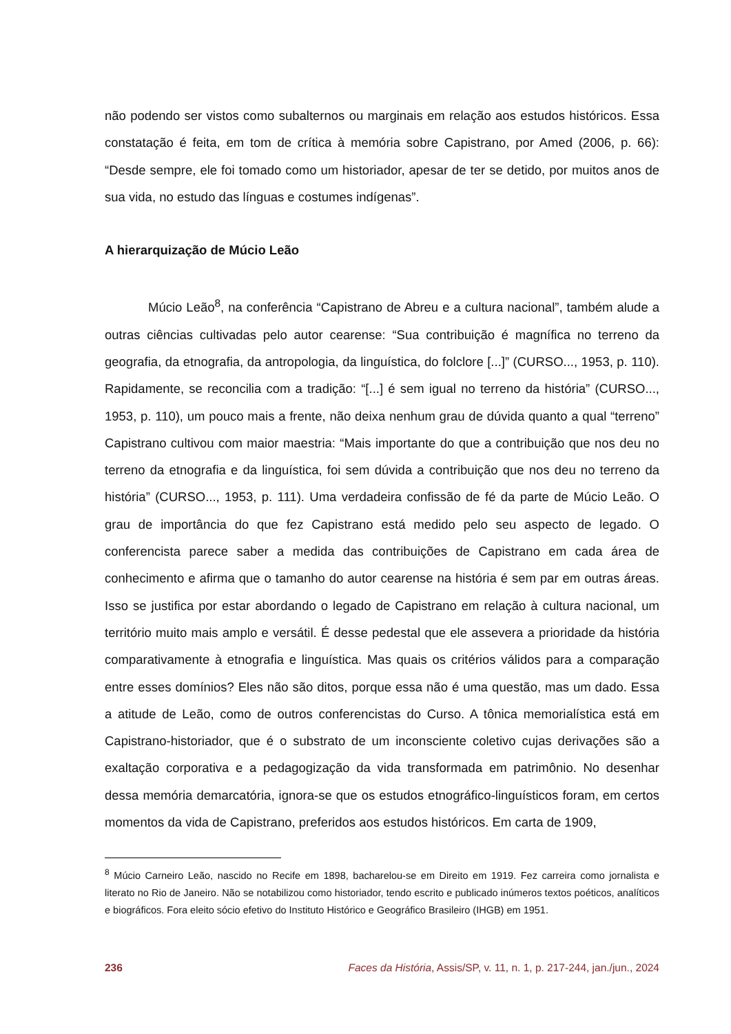não podendo ser vistos como subalternos ou marginais em relação aos estudos históricos. Essa constatação é feita, em tom de crítica à memória sobre Capistrano, por Amed (2006, p. 66): “Desde sempre, ele foi tomado como um historiador, apesar de ter se detido, por muitos anos de sua vida, no estudo das línguas e costumes indígenas”.
A hierarquização de Múcio Leão
Múcio Leão<sup>8</sup>, na conferência “Capistrano de Abreu e a cultura nacional”, também alude a outras ciências cultivadas pelo autor cearense: “Sua contribuição é magnífica no terreno da geografia, da etnografia, da antropologia, da linguística, do folclore [...]” (CURSO..., 1953, p. 110). Rapidamente, se reconcilia com a tradição: “[...] é sem igual no terreno da história” (CURSO..., 1953, p. 110), um pouco mais a frente, não deixa nenhum grau de dúvida quanto a qual “terreno” Capistrano cultivou com maior maestria: “Mais importante do que a contribuição que nos deu no terreno da etnografia e da linguística, foi sem dúvida a contribuição que nos deu no terreno da história” (CURSO..., 1953, p. 111). Uma verdadeira confissão de fé da parte de Múcio Leão. O grau de importância do que fez Capistrano está medido pelo seu aspecto de legado. O conferencista parece saber a medida das contribuições de Capistrano em cada área de conhecimento e afirma que o tamanho do autor cearense na história é sem par em outras áreas. Isso se justifica por estar abordando o legado de Capistrano em relação à cultura nacional, um território muito mais amplo e versátil. É desse pedestal que ele assevera a prioridade da história comparativamente à etnografia e linguística. Mas quais os critérios válidos para a comparação entre esses domínios? Eles não são ditos, porque essa não é uma questão, mas um dado. Essa a atitude de Leão, como de outros conferencistas do Curso. A tônica memorialística está em Capistrano-historiador, que é o substrato de um inconsciente coletivo cujas derivações são a exaltação corporativa e a pedagogização da vida transformada em patrimônio. No desenhar dessa memória demarcatória, ignora-se que os estudos etnográfico-linguísticos foram, em certos momentos da vida de Capistrano, preferidos aos estudos históricos. Em carta de 1909,
<sup>8</sup> Múcio Carneiro Leão, nascido no Recife em 1898, bacharelou-se em Direito em 1919. Fez carreira como jornalista e literato no Rio de Janeiro. Não se notabilizou como historiador, tendo escrito e publicado inúmeros textos poéticos, analíticos e biográficos. Fora eleito sócio efetivo do Instituto Histórico e Geográfico Brasileiro (IHGB) em 1951.
236 Faces da História, Assis/SP, v. 11, n. 1, p. 217-244, jan./jun., 2024